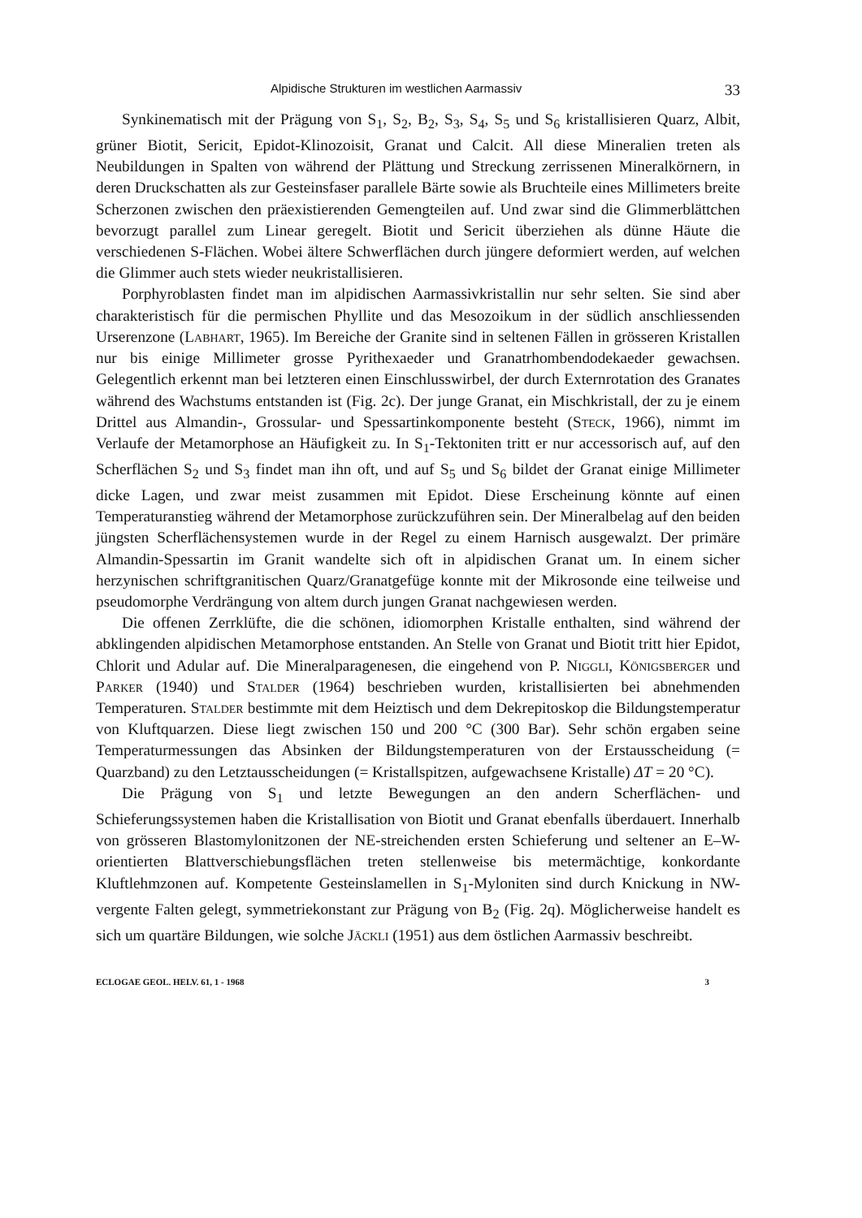Alpidische Strukturen im westlichen Aarmassiv 33
Synkinematisch mit der Prägung von S<sub>1</sub>, S<sub>2</sub>, B<sub>2</sub>, S<sub>3</sub>, S<sub>4</sub>, S<sub>5</sub> und S<sub>6</sub> kristallisieren Quarz, Albit, grüner Biotit, Sericit, Epidot-Klinozoisit, Granat und Calcit. All diese Mineralien treten als Neubildungen in Spalten von während der Plättung und Streckung zerrissenen Mineralkörnern, in deren Druckschatten als zur Gesteinsfaser parallele Bärte sowie als Bruchteile eines Millimeters breite Scherzonen zwischen den präexistierenden Gemengteilen auf. Und zwar sind die Glimmerblättchen bevorzugt parallel zum Linear geregelt. Biotit und Sericit überziehen als dünne Häute die verschiedenen S-Flächen. Wobei ältere Schwerflächen durch jüngere deformiert werden, auf welchen die Glimmer auch stets wieder neukristallisieren.
Porphyroblasten findet man im alpidischen Aarmassivkristallin nur sehr selten. Sie sind aber charakteristisch für die permischen Phyllite und das Mesozoikum in der südlich anschliessenden Urserenzone (Labhart, 1965). Im Bereiche der Granite sind in seltenen Fällen in grösseren Kristallen nur bis einige Millimeter grosse Pyrithexaeder und Granatrhombendodekaeder gewachsen. Gelegentlich erkennt man bei letzteren einen Einschlusswirbel, der durch Externrotation des Granates während des Wachstums entstanden ist (Fig. 2c). Der junge Granat, ein Mischkristall, der zu je einem Drittel aus Almandin-, Grossular- und Spessartinkomponente besteht (Steck, 1966), nimmt im Verlaufe der Metamorphose an Häufigkeit zu. In S<sub>1</sub>-Tektoniten tritt er nur accessorisch auf, auf den Scherflächen S<sub>2</sub> und S<sub>3</sub> findet man ihn oft, und auf S<sub>5</sub> und S<sub>6</sub> bildet der Granat einige Millimeter dicke Lagen, und zwar meist zusammen mit Epidot. Diese Erscheinung könnte auf einen Temperaturanstieg während der Metamorphose zurückzuführen sein. Der Mineralbelag auf den beiden jüngsten Scherflächensystemen wurde in der Regel zu einem Harnisch ausgewalzt. Der primäre Almandin-Spessartin im Granit wandelte sich oft in alpidischen Granat um. In einem sicher herzynischen schriftgranitischen Quarz/Granatgefüge konnte mit der Mikrosonde eine teilweise und pseudomorphe Verdrängung von altem durch jungen Granat nachgewiesen werden.
Die offenen Zerrklüfte, die die schönen, idiomorphen Kristalle enthalten, sind während der abklingenden alpidischen Metamorphose entstanden. An Stelle von Granat und Biotit tritt hier Epidot, Chlorit und Adular auf. Die Mineralparagenesen, die eingehend von P. Niggli, Königsberger und Parker (1940) und Stalder (1964) beschrieben wurden, kristallisierten bei abnehmenden Temperaturen. Stalder bestimmte mit dem Heiztisch und dem Dekrepitoskop die Bildungstemperatur von Kluftquarzen. Diese liegt zwischen 150 und 200 °C (300 Bar). Sehr schön ergaben seine Temperaturmessungen das Absinken der Bildungstemperaturen von der Erstausscheidung (= Quarzband) zu den Letztausscheidungen (= Kristallspitzen, aufgewachsene Kristalle) ΔT = 20 °C).
Die Prägung von S<sub>1</sub> und letzte Bewegungen an den andern Scherflächen- und Schieferungssystemen haben die Kristallisation von Biotit und Granat ebenfalls überdauert. Innerhalb von grösseren Blastomylonitzonen der NE-streichenden ersten Schieferung und seltener an E–W-orientierten Blattverschiebungsflächen treten stellenweise bis metermächtige, konkordante Kluftlehmzonen auf. Kompetente Gesteinslamellen in S<sub>1</sub>-Myloniten sind durch Knickung in NW-vergente Falten gelegt, symmetriekonstant zur Prägung von B<sub>2</sub> (Fig. 2q). Möglicherweise handelt es sich um quartäre Bildungen, wie solche Jäckli (1951) aus dem östlichen Aarmassiv beschreibt.
ECLOGAE GEOL. HELV. 61, 1 - 1968 3